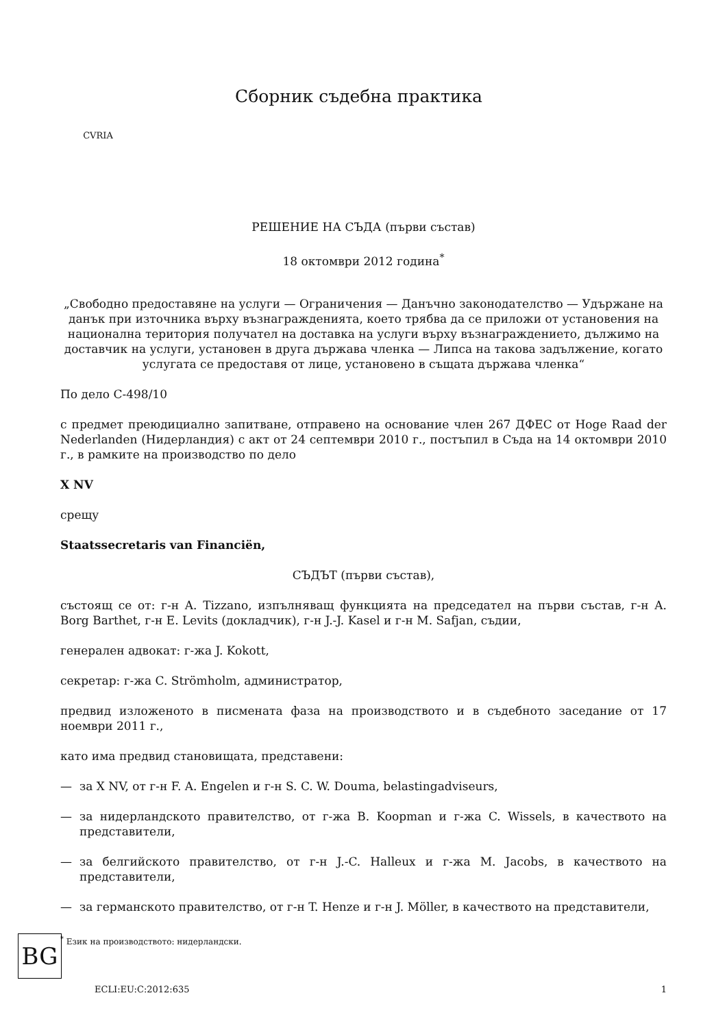CVRIA
Сборник съдебна практика
РЕШЕНИЕ НА СЪДА (първи състав)
18 октомври 2012 година<sup>*</sup>
„Свободно предоставяне на услуги — Ограничения — Данъчно законодателство — Удържане на данък при източника върху възнагражденията, което трябва да се приложи от установения на национална територия получател на доставка на услуги върху възнаграждението, дължимо на доставчик на услуги, установен в друга държава членка — Липса на такова задължение, когато услугата се предоставя от лице, установено в същата държава членка“
По дело C-498/10
с предмет преюдициално запитване, отправено на основание член 267 ДФЕС от Hoge Raad der Nederlanden (Нидерландия) с акт от 24 септември 2010 г., постъпил в Съда на 14 октомври 2010 г., в рамките на производство по дело
X NV
срещу
Staatssecretaris van Financiën,
СЪДЪТ (първи състав),
състоящ се от: г-н A. Tizzano, изпълняващ функцията на председател на първи състав, г-н A. Borg Barthet, г-н E. Levits (докладчик), г-н J.-J. Kasel и г-н M. Safjan, съдии,
генерален адвокат: г-жа J. Kokott,
секретар: г-жа C. Strömholm, администратор,
предвид изложеното в писмената фаза на производството и в съдебното заседание от 17 ноември 2011 г.,
като има предвид становищата, представени:
— за X NV, от г-н F. A. Engelen и г-н S. C. W. Douma, belastingadviseurs,
— за нидерландското правителство, от г-жа B. Koopman и г-жа C. Wissels, в качеството на представители,
— за белгийското правителство, от г-н J.-C. Halleux и г-жа M. Jacobs, в качеството на представители,
— за германското правителство, от г-н T. Henze и г-н J. Möller, в качеството на представители,
<sup>*</sup> Език на производството: нидерландски.
BG
ECLI:EU:C:2012:635 1